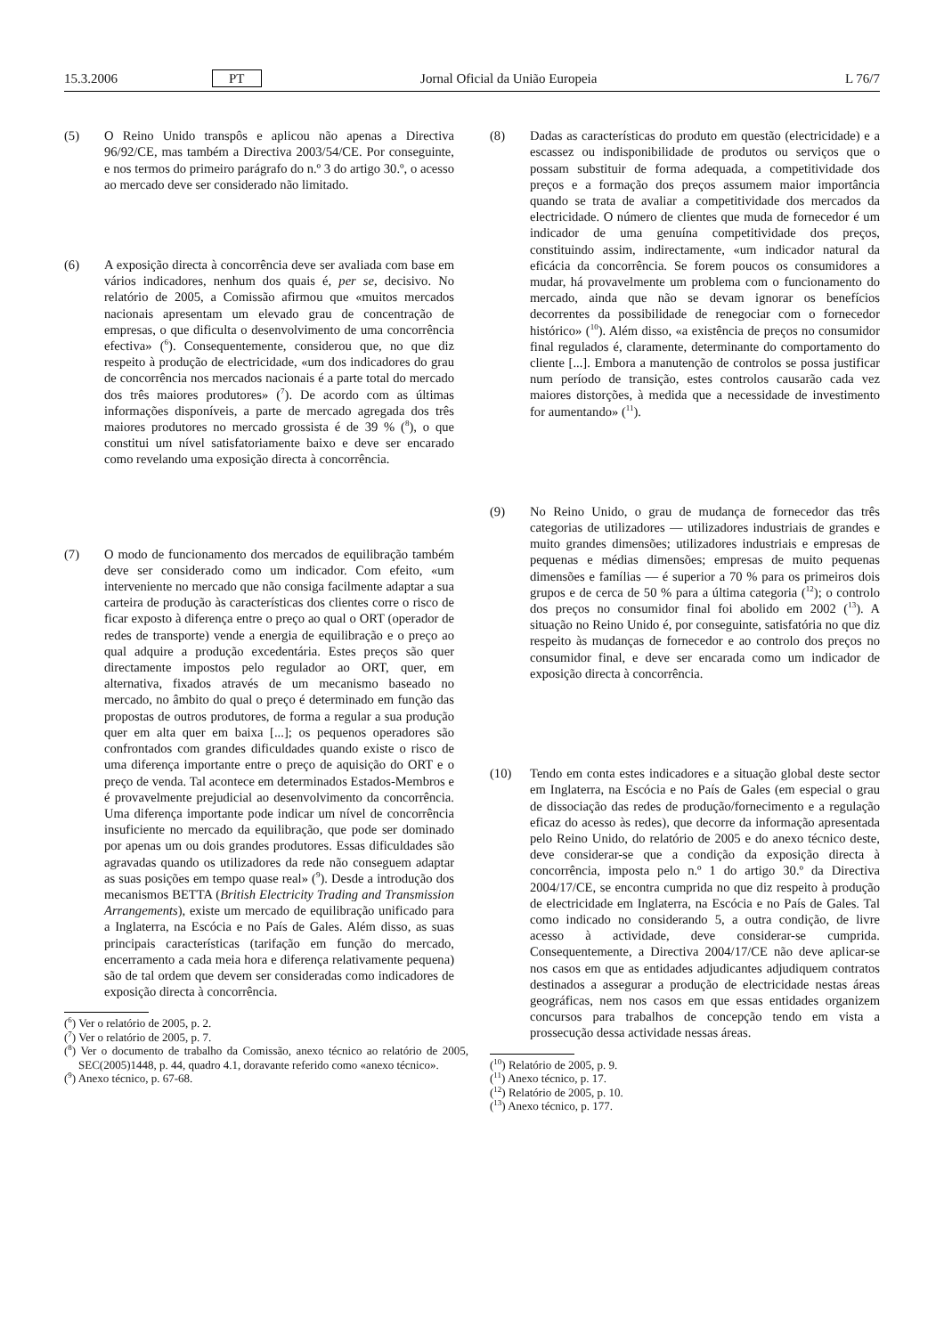15.3.2006 PT Jornal Oficial da União Europeia L 76/7
(5) O Reino Unido transpôs e aplicou não apenas a Directiva 96/92/CE, mas também a Directiva 2003/54/CE. Por conseguinte, e nos termos do primeiro parágrafo do n.º 3 do artigo 30.º, o acesso ao mercado deve ser considerado não limitado.
(6) A exposição directa à concorrência deve ser avaliada com base em vários indicadores, nenhum dos quais é, per se, decisivo. No relatório de 2005, a Comissão afirmou que «muitos mercados nacionais apresentam um elevado grau de concentração de empresas, o que dificulta o desenvolvimento de uma concorrência efectiva» (<sup>6</sup>). Consequentemente, considerou que, no que diz respeito à produção de electricidade, «um dos indicadores do grau de concorrência nos mercados nacionais é a parte total do mercado dos três maiores produtores» (<sup>7</sup>). De acordo com as últimas informações disponíveis, a parte de mercado agregada dos três maiores produtores no mercado grossista é de 39 % (<sup>8</sup>), o que constitui um nível satisfatoriamente baixo e deve ser encarado como revelando uma exposição directa à concorrência.
(7) O modo de funcionamento dos mercados de equilibração também deve ser considerado como um indicador. Com efeito, «um interveniente no mercado que não consiga facilmente adaptar a sua carteira de produção às características dos clientes corre o risco de ficar exposto à diferença entre o preço ao qual o ORT (operador de redes de transporte) vende a energia de equilibração e o preço ao qual adquire a produção excedentária. Estes preços são quer directamente impostos pelo regulador ao ORT, quer, em alternativa, fixados através de um mecanismo baseado no mercado, no âmbito do qual o preço é determinado em função das propostas de outros produtores, de forma a regular a sua produção quer em alta quer em baixa [...]; os pequenos operadores são confrontados com grandes dificuldades quando existe o risco de uma diferença importante entre o preço de aquisição do ORT e o preço de venda. Tal acontece em determinados Estados-Membros e é provavelmente prejudicial ao desenvolvimento da concorrência. Uma diferença importante pode indicar um nível de concorrência insuficiente no mercado da equilibração, que pode ser dominado por apenas um ou dois grandes produtores. Essas dificuldades são agravadas quando os utilizadores da rede não conseguem adaptar as suas posições em tempo quase real» (<sup>9</sup>). Desde a introdução dos mecanismos BETTA (British Electricity Trading and Transmission Arrangements), existe um mercado de equilibração unificado para a Inglaterra, na Escócia e no País de Gales. Além disso, as suas principais características (tarifação em função do mercado, encerramento a cada meia hora e diferença relativamente pequena) são de tal ordem que devem ser consideradas como indicadores de exposição directa à concorrência.
(<sup>6</sup>) Ver o relatório de 2005, p. 2.
(<sup>7</sup>) Ver o relatório de 2005, p. 7.
(<sup>8</sup>) Ver o documento de trabalho da Comissão, anexo técnico ao relatório de 2005, SEC(2005)1448, p. 44, quadro 4.1, doravante referido como «anexo técnico».
(<sup>9</sup>) Anexo técnico, p. 67-68.
(8) Dadas as características do produto em questão (electricidade) e a escassez ou indisponibilidade de produtos ou serviços que o possam substituir de forma adequada, a competitividade dos preços e a formação dos preços assumem maior importância quando se trata de avaliar a competitividade dos mercados da electricidade. O número de clientes que muda de fornecedor é um indicador de uma genuína competitividade dos preços, constituindo assim, indirectamente, «um indicador natural da eficácia da concorrência. Se forem poucos os consumidores a mudar, há provavelmente um problema com o funcionamento do mercado, ainda que não se devam ignorar os benefícios decorrentes da possibilidade de renegociar com o fornecedor histórico» (<sup>10</sup>). Além disso, «a existência de preços no consumidor final regulados é, claramente, determinante do comportamento do cliente [...]. Embora a manutenção de controlos se possa justificar num período de transição, estes controlos causarão cada vez maiores distorções, à medida que a necessidade de investimento for aumentando» (<sup>11</sup>).
(9) No Reino Unido, o grau de mudança de fornecedor das três categorias de utilizadores — utilizadores industriais de grandes e muito grandes dimensões; utilizadores industriais e empresas de pequenas e médias dimensões; empresas de muito pequenas dimensões e famílias — é superior a 70 % para os primeiros dois grupos e de cerca de 50 % para a última categoria (<sup>12</sup>); o controlo dos preços no consumidor final foi abolido em 2002 (<sup>13</sup>). A situação no Reino Unido é, por conseguinte, satisfatória no que diz respeito às mudanças de fornecedor e ao controlo dos preços no consumidor final, e deve ser encarada como um indicador de exposição directa à concorrência.
(10) Tendo em conta estes indicadores e a situação global deste sector em Inglaterra, na Escócia e no País de Gales (em especial o grau de dissociação das redes de produção/fornecimento e a regulação eficaz do acesso às redes), que decorre da informação apresentada pelo Reino Unido, do relatório de 2005 e do anexo técnico deste, deve considerar-se que a condição da exposição directa à concorrência, imposta pelo n.º 1 do artigo 30.º da Directiva 2004/17/CE, se encontra cumprida no que diz respeito à produção de electricidade em Inglaterra, na Escócia e no País de Gales. Tal como indicado no considerando 5, a outra condição, de livre acesso à actividade, deve considerar-se cumprida. Consequentemente, a Directiva 2004/17/CE não deve aplicar-se nos casos em que as entidades adjudicantes adjudiquem contratos destinados a assegurar a produção de electricidade nestas áreas geográficas, nem nos casos em que essas entidades organizem concursos para trabalhos de concepção tendo em vista a prossecução dessa actividade nessas áreas.
(<sup>10</sup>) Relatório de 2005, p. 9.
(<sup>11</sup>) Anexo técnico, p. 17.
(<sup>12</sup>) Relatório de 2005, p. 10.
(<sup>13</sup>) Anexo técnico, p. 177.